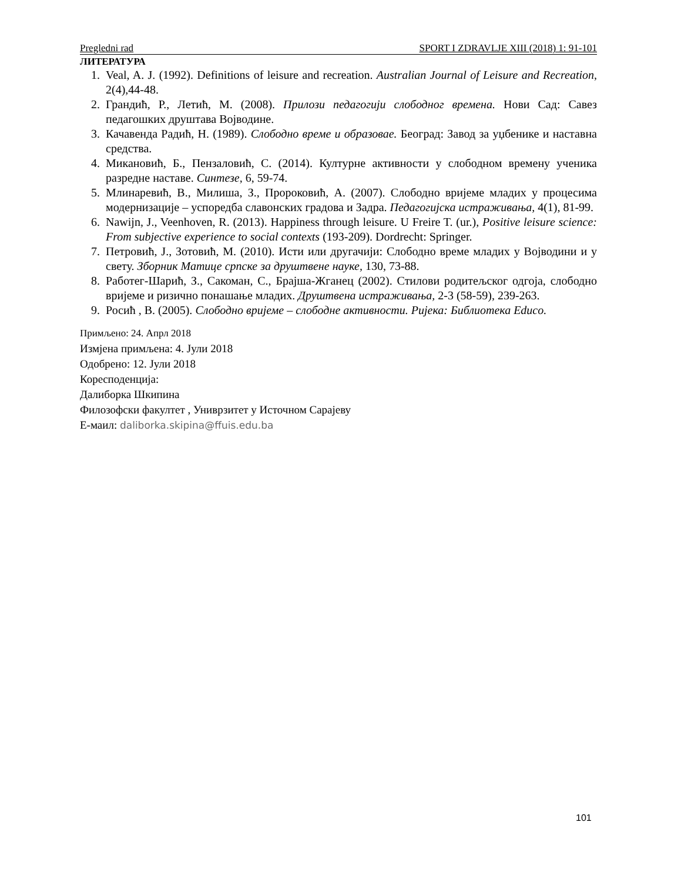Pregledni rad SPORT I ZDRAVLJE XIII (2018) 1: 91-101
ЛИТЕРАТУРА
1. Veal, A. J. (1992). Definitions of leisure and recreation. Australian Journal of Leisure and Recreation, 2(4),44-48.
2. Грандић, Р., Летић, М. (2008). Прилози педагогији слободног времена. Нови Сад: Савез педагошких друштава Војводине.
3. Качавенда Радић, Н. (1989). Слободно време и образовае. Београд: Завод за уџбенике и наставна средства.
4. Микановић, Б., Пензаловић, С. (2014). Културне активности у слободном времену ученика разредне наставе. Синтезе, 6, 59-74.
5. Млинаревић, В., Милиша, З., Пророковић, А. (2007). Слободно вријеме младих у процесима модернизације – успоредба славонских градова и Задра. Педагогијска истраживања, 4(1), 81-99.
6. Nawijn, J., Veenhoven, R. (2013). Happiness through leisure. U Freire T. (ur.), Positive leisure science: From subjective experience to social contexts (193-209). Dordrecht: Springer.
7. Петровић, Ј., Зотовић, М. (2010). Исти или другачији: Слободно време младих у Војводини и у свету. Зборник Матице српске за друштвене науке, 130, 73-88.
8. Работег-Шарић, З., Сакоман, С., Брајша-Жганец (2002). Стилови родитељског одгоја, слободно вријеме и ризично понашање младих. Друштвена истраживања, 2-3 (58-59), 239-263.
9. Росић , В. (2005). Слободно вријеме – слободне активности. Ријека: Библиотека Educo.
Примљено: 24. Апрл 2018
Измјена примљена: 4. Јули 2018
Одобрено: 12. Јули 2018
Кореcподенција:
Далиборка Шкипина
Филозофски факултет , Униврзитет у Источном Сарајеву
Е-маил: daliborka.skipina@ffuis.edu.ba
101